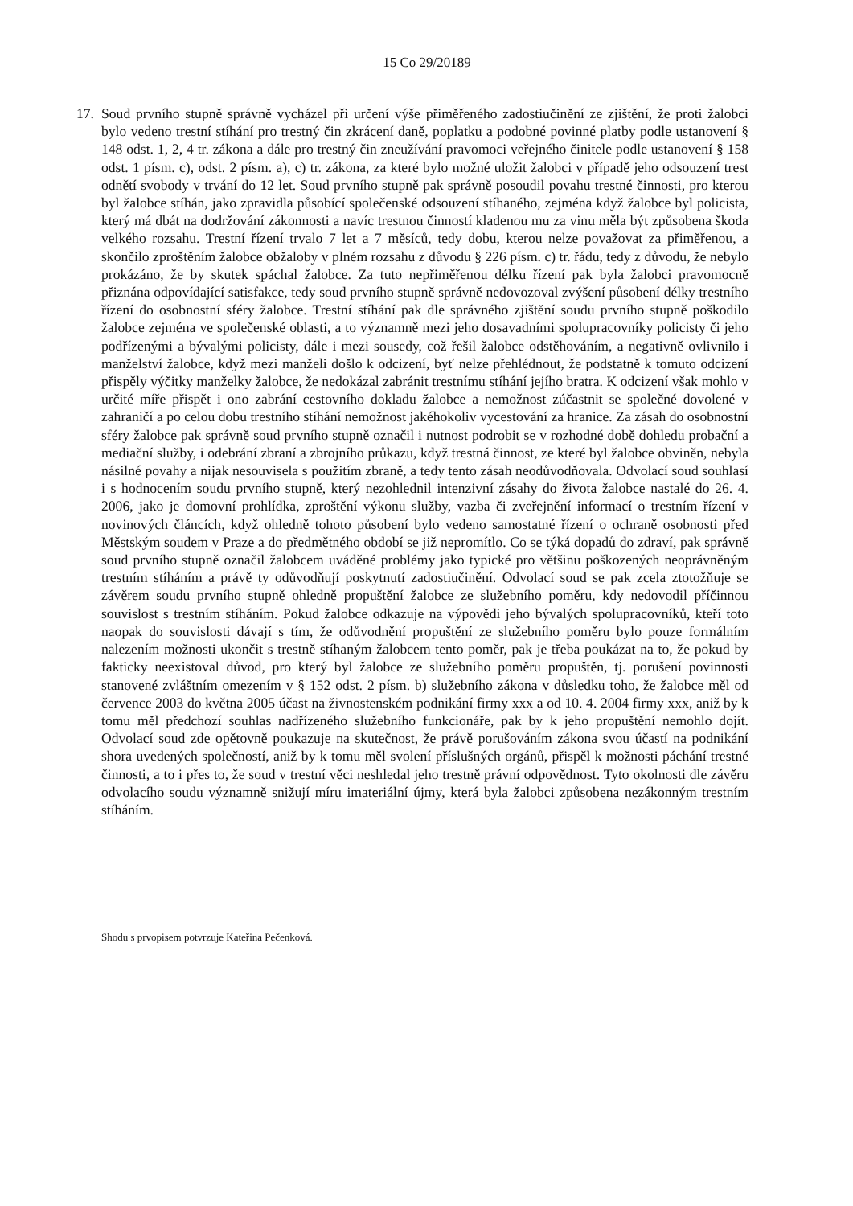15 Co 29/20189
17.
Soud prvního stupně správně vycházel při určení výše přiměřeného zadostiučinění ze zjištění, že proti žalobci bylo vedeno trestní stíhání pro trestný čin zkrácení daně, poplatku a podobné povinné platby podle ustanovení § 148 odst. 1, 2, 4 tr. zákona a dále pro trestný čin zneužívání pravomoci veřejného činitele podle ustanovení § 158 odst. 1 písm. c), odst. 2 písm. a), c) tr. zákona, za které bylo možné uložit žalobci v případě jeho odsouzení trest odnětí svobody v trvání do 12 let. Soud prvního stupně pak správně posoudil povahu trestné činnosti, pro kterou byl žalobce stíhán, jako zpravidla působící společenské odsouzení stíhaného, zejména když žalobce byl policista, který má dbát na dodržování zákonnosti a navíc trestnou činností kladenou mu za vinu měla být způsobena škoda velkého rozsahu. Trestní řízení trvalo 7 let a 7 měsíců, tedy dobu, kterou nelze považovat za přiměřenou, a skončilo zproštěním žalobce obžaloby v plném rozsahu z důvodu § 226 písm. c) tr. řádu, tedy z důvodu, že nebylo prokázáno, že by skutek spáchal žalobce. Za tuto nepřiměřenou délku řízení pak byla žalobci pravomocně přiznána odpovídající satisfakce, tedy soud prvního stupně správně nedovozoval zvýšení působení délky trestního řízení do osobnostní sféry žalobce. Trestní stíhání pak dle správného zjištění soudu prvního stupně poškodilo žalobce zejména ve společenské oblasti, a to významně mezi jeho dosavadními spolupracovníky policisty či jeho podřízenými a bývalými policisty, dále i mezi sousedy, což řešil žalobce odstěhováním, a negativně ovlivnilo i manželství žalobce, když mezi manželi došlo k odcizení, byť nelze přehlédnout, že podstatně k tomuto odcizení přispěly výčitky manželky žalobce, že nedokázal zabránit trestnímu stíhání jejího bratra. K odcizení však mohlo v určité míře přispět i ono zabrání cestovního dokladu žalobce a nemožnost zúčastnit se společné dovolené v zahraničí a po celou dobu trestního stíhání nemožnost jakéhokoliv vycestování za hranice. Za zásah do osobnostní sféry žalobce pak správně soud prvního stupně označil i nutnost podrobit se v rozhodné době dohledu probační a mediační služby, i odebrání zbraní a zbrojního průkazu, když trestná činnost, ze které byl žalobce obviněn, nebyla násilné povahy a nijak nesouvisela s použitím zbraně, a tedy tento zásah neodůvodňovala. Odvolací soud souhlasí i s hodnocením soudu prvního stupně, který nezohlednil intenzivní zásahy do života žalobce nastalé do 26. 4. 2006, jako je domovní prohlídka, zproštění výkonu služby, vazba či zveřejnění informací o trestním řízení v novinových článcích, když ohledně tohoto působení bylo vedeno samostatné řízení o ochraně osobnosti před Městským soudem v Praze a do předmětného období se již nepromítlo. Co se týká dopadů do zdraví, pak správně soud prvního stupně označil žalobcem uváděné problémy jako typické pro většinu poškozených neoprávněným trestním stíháním a právě ty odůvodňují poskytnutí zadostiučinění. Odvolací soud se pak zcela ztotožňuje se závěrem soudu prvního stupně ohledně propuštění žalobce ze služebního poměru, kdy nedovodil příčinnou souvislost s trestním stíháním. Pokud žalobce odkazuje na výpovědi jeho bývalých spolupracovníků, kteří toto naopak do souvislosti dávají s tím, že odůvodnění propuštění ze služebního poměru bylo pouze formálním nalezením možnosti ukončit s trestně stíhaným žalobcem tento poměr, pak je třeba poukázat na to, že pokud by fakticky neexistoval důvod, pro který byl žalobce ze služebního poměru propuštěn, tj. porušení povinnosti stanovené zvláštním omezením v § 152 odst. 2 písm. b) služebního zákona v důsledku toho, že žalobce měl od července 2003 do května 2005 účast na živnostenském podnikání firmy xxx a od 10. 4. 2004 firmy xxx, aniž by k tomu měl předchozí souhlas nadřízeného služebního funkcionáře, pak by k jeho propuštění nemohlo dojít. Odvolací soud zde opětovně poukazuje na skutečnost, že právě porušováním zákona svou účastí na podnikání shora uvedených společností, aniž by k tomu měl svolení příslušných orgánů, přispěl k možnosti páchání trestné činnosti, a to i přes to, že soud v trestní věci neshledal jeho trestně právní odpovědnost. Tyto okolnosti dle závěru odvolacího soudu významně snižují míru imateriální újmy, která byla žalobci způsobena nezákonným trestním stíháním.
Shodu s prvopisem potvrzuje Kateřina Pečenková.